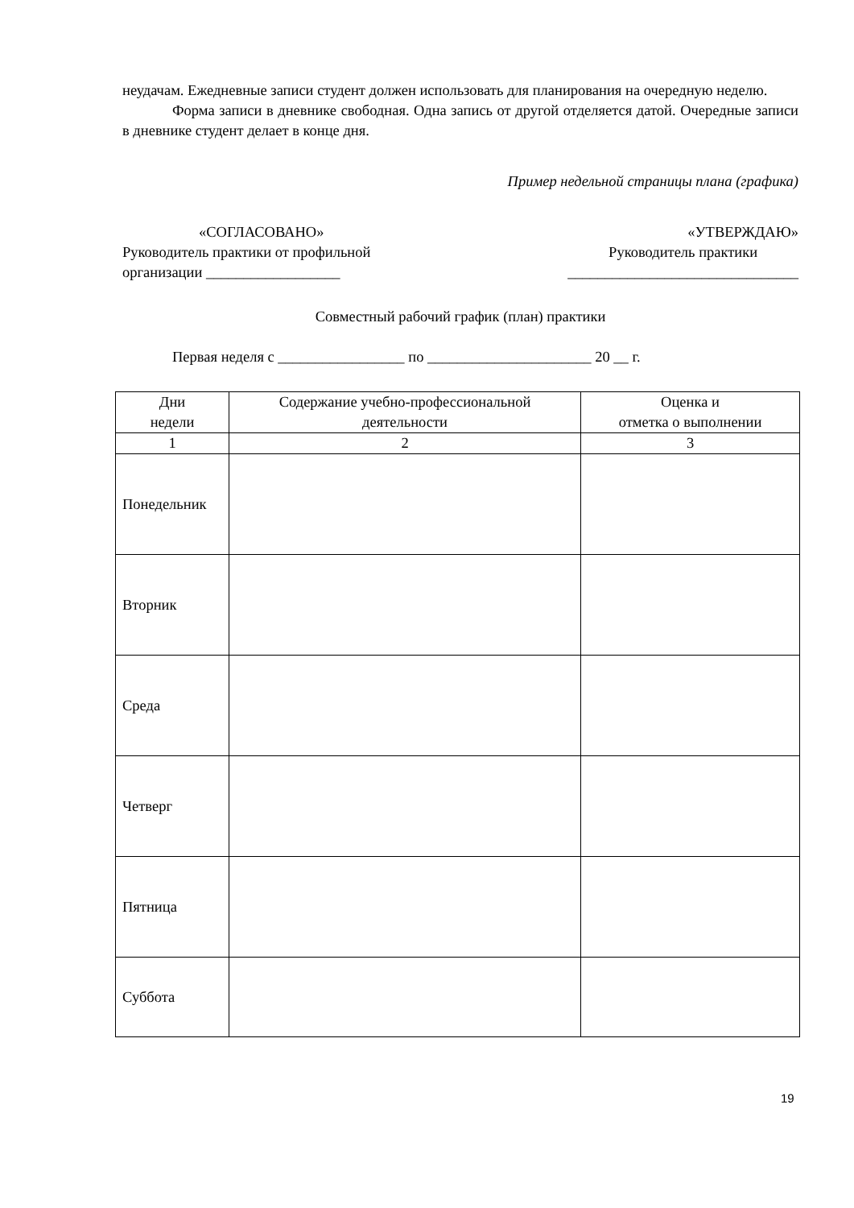неудачам. Ежедневные записи студент должен использовать для планирования на очередную неделю.
Форма записи в дневнике свободная. Одна запись от другой отделяется датой. Очередные записи в дневнике студент делает в конце дня.
Пример недельной страницы плана (графика)
«СОГЛАСОВАНО»
Руководитель практики от профильной
организации __________________
«УТВЕРЖДАЮ»
Руководитель практики
_______________________________
Совместный рабочий график (план) практики
Первая неделя с _________________ по ______________________ 20 __ г.
| Дни недели | Содержание учебно-профессиональной деятельности | Оценка и отметка о выполнении |
| --- | --- | --- |
| 1 | 2 | 3 |
| Понедельник | | |
| Вторник | | |
| Среда | | |
| Четверг | | |
| Пятница | | |
| Суббота | | |
19